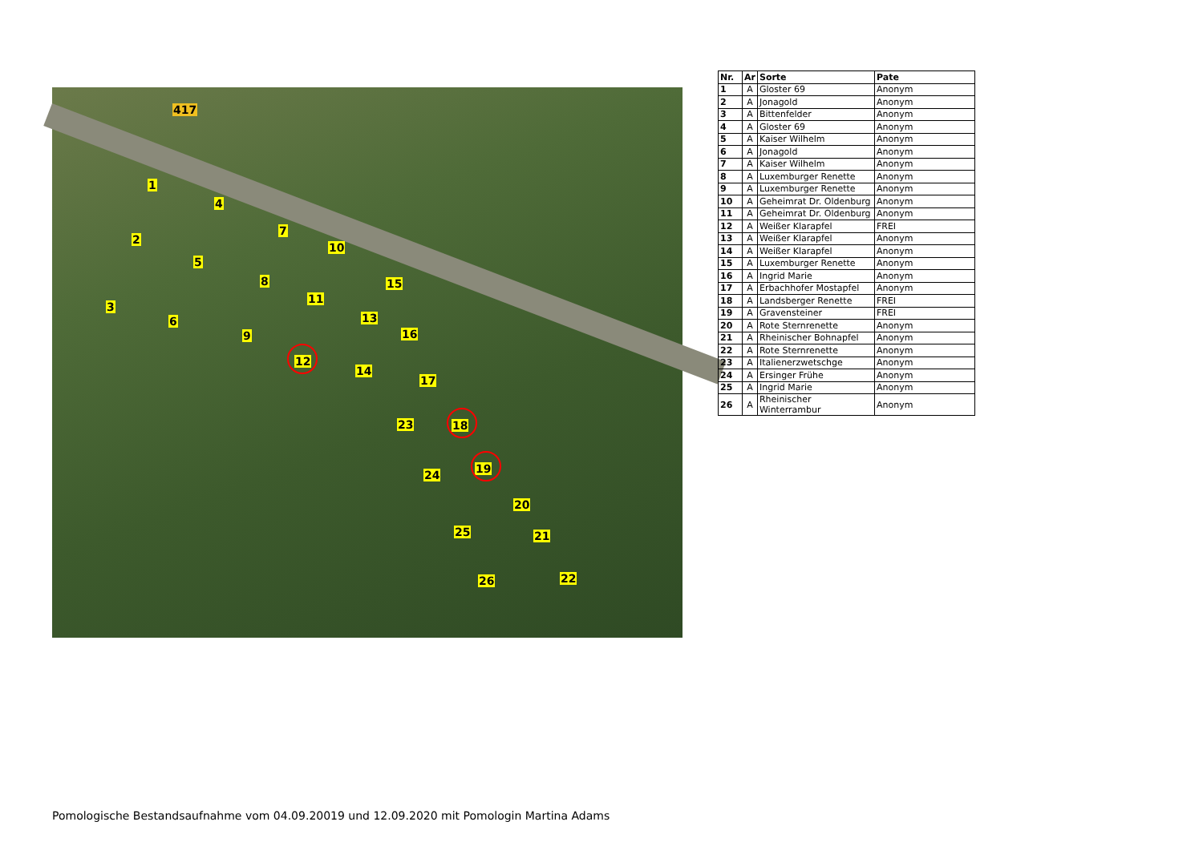417
1
2
3
4
5
6
7
8
9
10
11
12
13
14
15
16
17
18
19
20
21
22
23
24
25
26
| Nr. | Ar | Sorte | Pate |
| --- | --- | --- | --- |
| 1 | A | Gloster 69 | Anonym |
| 2 | A | Jonagold | Anonym |
| 3 | A | Bittenfelder | Anonym |
| 4 | A | Gloster 69 | Anonym |
| 5 | A | Kaiser Wilhelm | Anonym |
| 6 | A | Jonagold | Anonym |
| 7 | A | Kaiser Wilhelm | Anonym |
| 8 | A | Luxemburger Renette | Anonym |
| 9 | A | Luxemburger Renette | Anonym |
| 10 | A | Geheimrat Dr. Oldenburg | Anonym |
| 11 | A | Geheimrat Dr. Oldenburg | Anonym |
| 12 | A | Weißer Klarapfel | FREI |
| 13 | A | Weißer Klarapfel | Anonym |
| 14 | A | Weißer Klarapfel | Anonym |
| 15 | A | Luxemburger Renette | Anonym |
| 16 | A | Ingrid Marie | Anonym |
| 17 | A | Erbachhofer Mostapfel | Anonym |
| 18 | A | Landsberger Renette | FREI |
| 19 | A | Gravensteiner | FREI |
| 20 | A | Rote Sternrenette | Anonym |
| 21 | A | Rheinischer Bohnapfel | Anonym |
| 22 | A | Rote Sternrenette | Anonym |
| 23 | A | Italienerzwetschge | Anonym |
| 24 | A | Ersinger Frühe | Anonym |
| 25 | A | Ingrid Marie | Anonym |
| 26 | A | Rheinischer Winterrambur | Anonym |
Pomologische Bestandsaufnahme vom 04.09.20019 und 12.09.2020 mit Pomologin Martina Adams